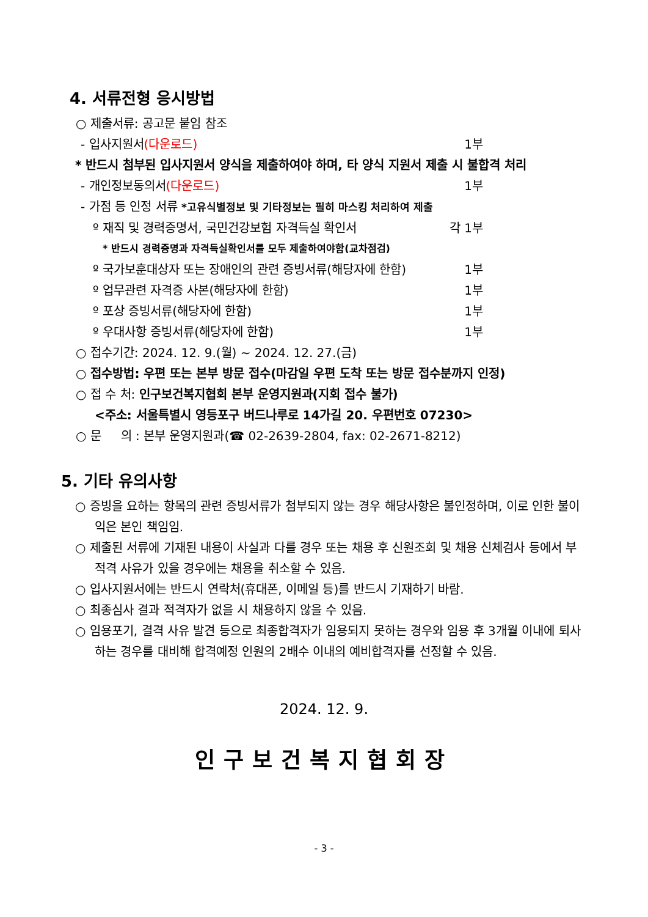4. 서류전형 응시방법
○ 제출서류: 공고문 붙임 참조
- 입사지원서(다운로드) 1부
* 반드시 첨부된 입사지원서 양식을 제출하여야 하며, 타 양식 지원서 제출 시 불합격 처리
- 개인정보동의서(다운로드) 1부
- 가점 등 인정 서류 *고유식별정보 및 기타정보는 필히 마스킹 처리하여 제출
º 재직 및 경력증명서, 국민건강보험 자격득실 확인서 각 1부
* 반드시 경력증명과 자격득실확인서를 모두 제출하여야함(교차점검)
º 국가보훈대상자 또는 장애인의 관련 증빙서류(해당자에 한함) 1부
º 업무관련 자격증 사본(해당자에 한함) 1부
º 포상 증빙서류(해당자에 한함) 1부
º 우대사항 증빙서류(해당자에 한함) 1부
○ 접수기간: 2024. 12. 9.(월) ~ 2024. 12. 27.(금)
○ 접수방법: 우편 또는 본부 방문 접수(마감일 우편 도착 또는 방문 접수분까지 인정)
○ 접 수 처: 인구보건복지협회 본부 운영지원과(지회 접수 불가)
<주소: 서울특별시 영등포구 버드나루로 14가길 20. 우편번호 07230>
○ 문 의 : 본부 운영지원과(☎ 02-2639-2804, fax: 02-2671-8212)
5. 기타 유의사항
○ 증빙을 요하는 항목의 관련 증빙서류가 첨부되지 않는 경우 해당사항은 불인정하며, 이로 인한 불이익은 본인 책임임.
○ 제출된 서류에 기재된 내용이 사실과 다를 경우 또는 채용 후 신원조회 및 채용 신체검사 등에서 부적격 사유가 있을 경우에는 채용을 취소할 수 있음.
○ 입사지원서에는 반드시 연락처(휴대폰, 이메일 등)를 반드시 기재하기 바람.
○ 최종심사 결과 적격자가 없을 시 채용하지 않을 수 있음.
○ 임용포기, 결격 사유 발견 등으로 최종합격자가 임용되지 못하는 경우와 임용 후 3개월 이내에 퇴사하는 경우를 대비해 합격예정 인원의 2배수 이내의 예비합격자를 선정할 수 있음.
2024. 12. 9.
인구보건복지협회장
- 3 -